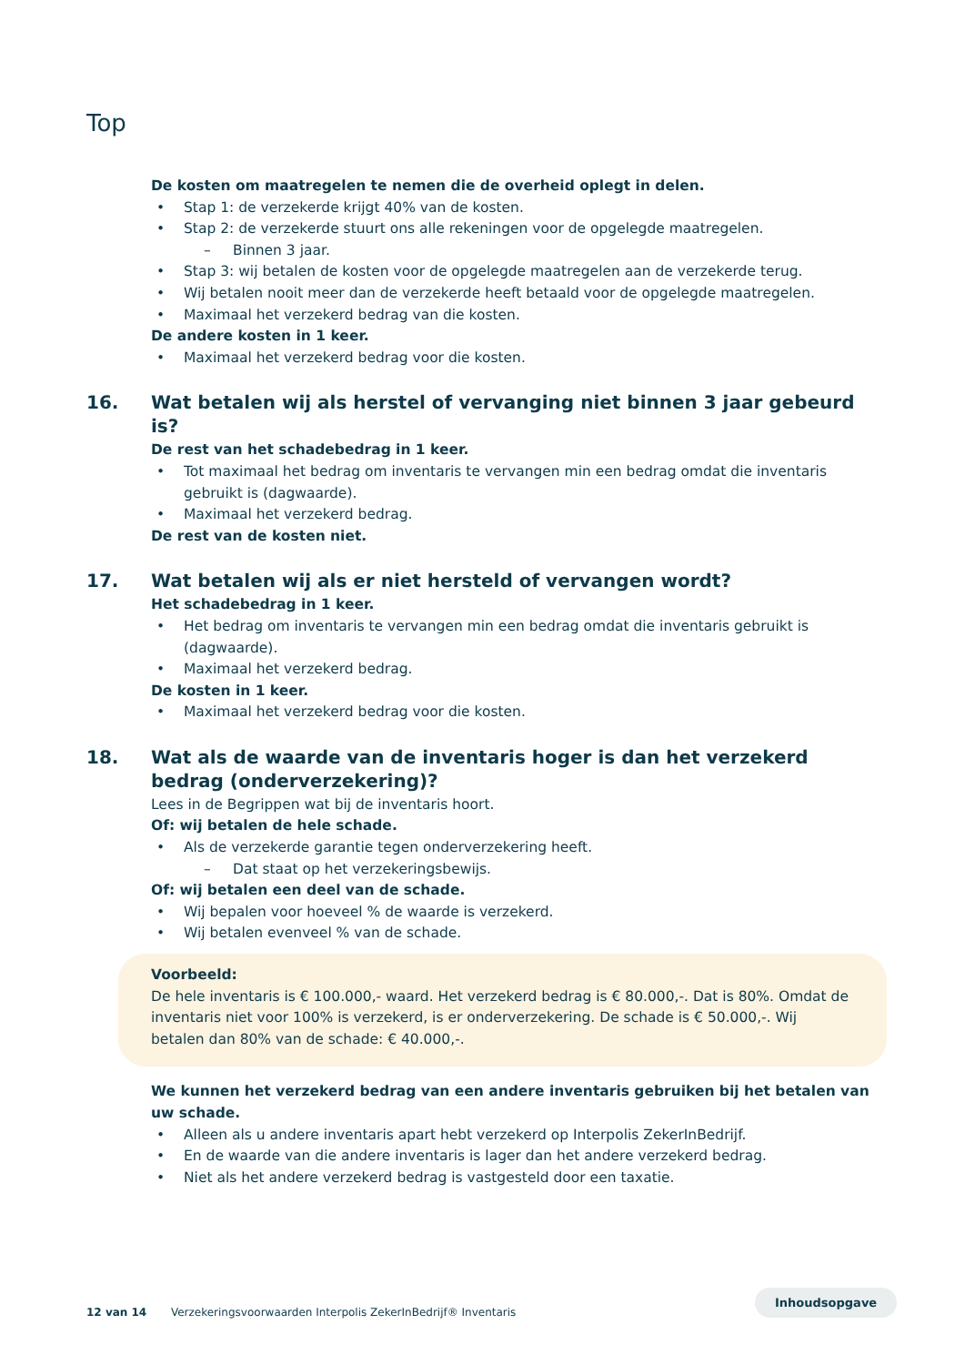Top
De kosten om maatregelen te nemen die de overheid oplegt in delen.
• Stap 1: de verzekerde krijgt 40% van de kosten.
• Stap 2: de verzekerde stuurt ons alle rekeningen voor de opgelegde maatregelen.
– Binnen 3 jaar.
• Stap 3: wij betalen de kosten voor de opgelegde maatregelen aan de verzekerde terug.
• Wij betalen nooit meer dan de verzekerde heeft betaald voor de opgelegde maatregelen.
• Maximaal het verzekerd bedrag van die kosten.
De andere kosten in 1 keer.
• Maximaal het verzekerd bedrag voor die kosten.
16. Wat betalen wij als herstel of vervanging niet binnen 3 jaar gebeurd is?
De rest van het schadebedrag in 1 keer.
• Tot maximaal het bedrag om inventaris te vervangen min een bedrag omdat die inventaris gebruikt is (dagwaarde).
• Maximaal het verzekerd bedrag.
De rest van de kosten niet.
17. Wat betalen wij als er niet hersteld of vervangen wordt?
Het schadebedrag in 1 keer.
• Het bedrag om inventaris te vervangen min een bedrag omdat die inventaris gebruikt is (dagwaarde).
• Maximaal het verzekerd bedrag.
De kosten in 1 keer.
• Maximaal het verzekerd bedrag voor die kosten.
18. Wat als de waarde van de inventaris hoger is dan het verzekerd bedrag (onderverzekering)?
Lees in de Begrippen wat bij de inventaris hoort.
Of: wij betalen de hele schade.
• Als de verzekerde garantie tegen onderverzekering heeft.
– Dat staat op het verzekeringsbewijs.
Of: wij betalen een deel van de schade.
• Wij bepalen voor hoeveel % de waarde is verzekerd.
• Wij betalen evenveel % van de schade.
Voorbeeld:
De hele inventaris is € 100.000,- waard. Het verzekerd bedrag is € 80.000,-. Dat is 80%. Omdat de inventaris niet voor 100% is verzekerd, is er onderverzekering. De schade is € 50.000,-. Wij betalen dan 80% van de schade: € 40.000,-.
We kunnen het verzekerd bedrag van een andere inventaris gebruiken bij het betalen van uw schade.
• Alleen als u andere inventaris apart hebt verzekerd op Interpolis ZekerInBedrijf.
• En de waarde van die andere inventaris is lager dan het andere verzekerd bedrag.
• Niet als het andere verzekerd bedrag is vastgesteld door een taxatie.
Inhoudsopgave
12 van 14 Verzekeringsvoorwaarden Interpolis ZekerInBedrijf® Inventaris